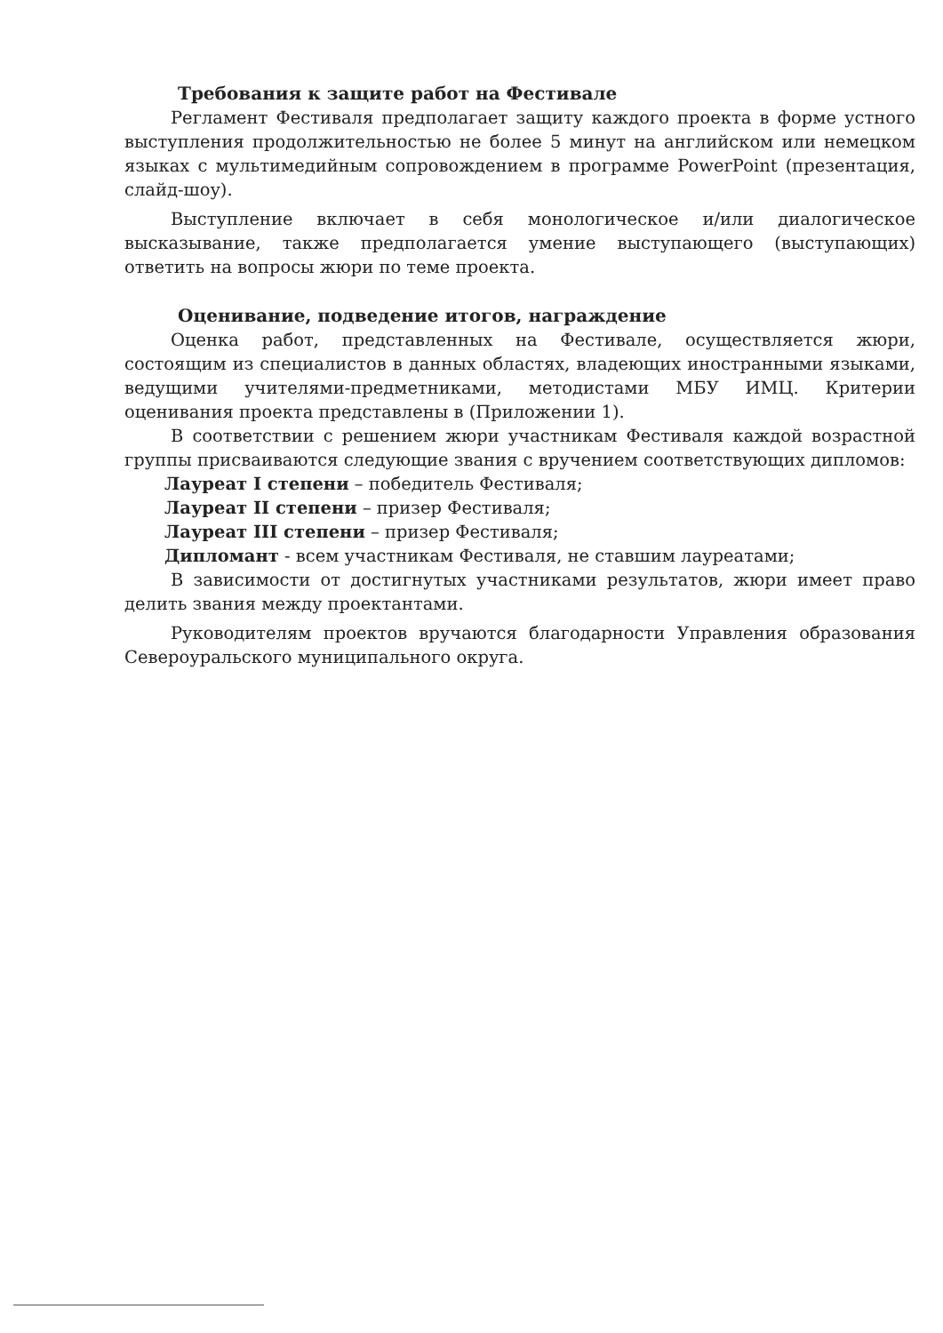Требования к защите работ на Фестивале
Регламент Фестиваля предполагает защиту каждого проекта в форме устного выступления продолжительностью не более 5 минут на английском или немецком языках с мультимедийным сопровождением в программе PowerPoint (презентация, слайд-шоу).
Выступление включает в себя монологическое и/или диалогическое высказывание, также предполагается умение выступающего (выступающих) ответить на вопросы жюри по теме проекта.
Оценивание, подведение итогов, награждение
Оценка работ, представленных на Фестивале, осуществляется жюри, состоящим из специалистов в данных областях, владеющих иностранными языками, ведущими учителями-предметниками, методистами МБУ ИМЦ. Критерии оценивания проекта представлены в (Приложении 1).
В соответствии с решением жюри участникам Фестиваля каждой возрастной группы присваиваются следующие звания с вручением соответствующих дипломов:
Лауреат I степени – победитель Фестиваля;
Лауреат II степени – призер Фестиваля;
Лауреат III степени – призер Фестиваля;
Дипломант - всем участникам Фестиваля, не ставшим лауреатами;
В зависимости от достигнутых участниками результатов, жюри имеет право делить звания между проектантами.
Руководителям проектов вручаются благодарности Управления образования Североуральского муниципального округа.